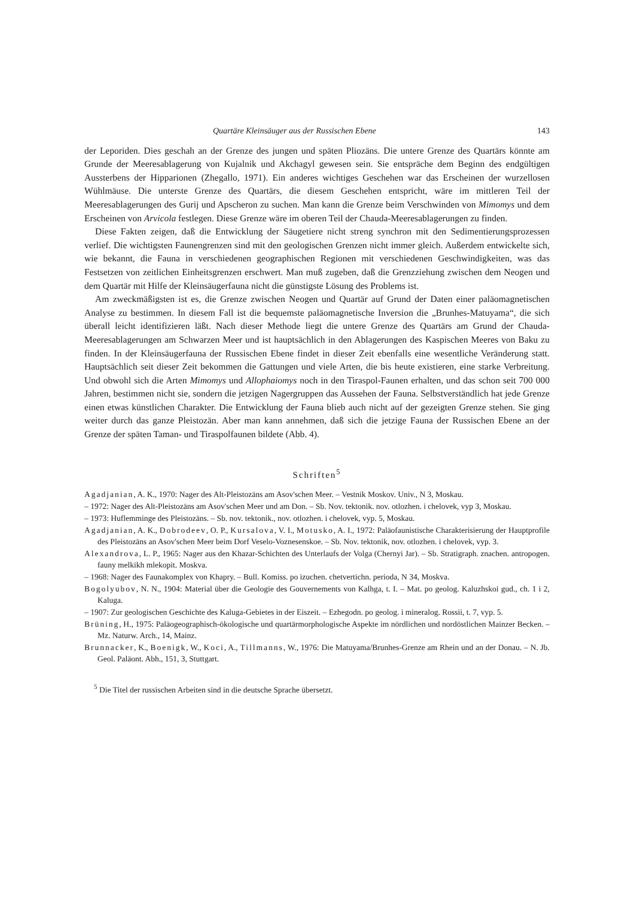Quartäre Kleinsäuger aus der Russischen Ebene 143
der Leporiden. Dies geschah an der Grenze des jungen und späten Pliozäns. Die untere Grenze des Quartärs könnte am Grunde der Meeresablagerung von Kujalnik und Akchagyl gewesen sein. Sie entspräche dem Beginn des endgültigen Aussterbens der Hipparionen (Zhegallo, 1971). Ein anderes wichtiges Geschehen war das Erscheinen der wurzellosen Wühlmäuse. Die unterste Grenze des Quartärs, die diesem Geschehen entspricht, wäre im mittleren Teil der Meeresablagerungen des Gurij und Apscheron zu suchen. Man kann die Grenze beim Verschwinden von Mimomys und dem Erscheinen von Arvicola festlegen. Diese Grenze wäre im oberen Teil der Chauda-Meeresablagerungen zu finden.
Diese Fakten zeigen, daß die Entwicklung der Säugetiere nicht streng synchron mit den Sedimentierungsprozessen verlief. Die wichtigsten Faunengrenzen sind mit den geologischen Grenzen nicht immer gleich. Außerdem entwickelte sich, wie bekannt, die Fauna in verschiedenen geographischen Regionen mit verschiedenen Geschwindigkeiten, was das Festsetzen von zeitlichen Einheitsgrenzen erschwert. Man muß zugeben, daß die Grenzziehung zwischen dem Neogen und dem Quartär mit Hilfe der Kleinsäugerfauna nicht die günstigste Lösung des Problems ist.
Am zweckmäßigsten ist es, die Grenze zwischen Neogen und Quartär auf Grund der Daten einer paläomagnetischen Analyse zu bestimmen. In diesem Fall ist die bequemste paläomagnetische Inversion die „Brunhes-Matuyama“, die sich überall leicht identifizieren läßt. Nach dieser Methode liegt die untere Grenze des Quartärs am Grund der Chauda-Meeresablagerungen am Schwarzen Meer und ist hauptsächlich in den Ablagerungen des Kaspischen Meeres von Baku zu finden. In der Kleinsäugerfauna der Russischen Ebene findet in dieser Zeit ebenfalls eine wesentliche Veränderung statt. Hauptsächlich seit dieser Zeit bekommen die Gattungen und viele Arten, die bis heute existieren, eine starke Verbreitung. Und obwohl sich die Arten Mimomys und Allophaiomys noch in den Tiraspol-Faunen erhalten, und das schon seit 700 000 Jahren, bestimmen nicht sie, sondern die jetzigen Nagergruppen das Aussehen der Fauna. Selbstverständlich hat jede Grenze einen etwas künstlichen Charakter. Die Entwicklung der Fauna blieb auch nicht auf der gezeigten Grenze stehen. Sie ging weiter durch das ganze Pleistozän. Aber man kann annehmen, daß sich die jetzige Fauna der Russischen Ebene an der Grenze der späten Taman- und Tiraspolfaunen bildete (Abb. 4).
Schriften<sup>5</sup>
Agadjanian, A. K., 1970: Nager des Alt-Pleistozäns am Asov'schen Meer. – Vestnik Moskov. Univ., N 3, Moskau.
– 1972: Nager des Alt-Pleistozäns am Asov'schen Meer und am Don. – Sb. Nov. tektonik. nov. otlozhen. i chelovek, vyp 3, Moskau.
– 1973: Huflemminge des Pleistozäns. – Sb. nov. tektonik., nov. otlozhen. i chelovek, vyp. 5, Moskau.
Agadjanian, A. K., Dobrodeev, O. P., Kursalova, V. I., Motusko, A. I., 1972: Paläofaunistische Charakterisierung der Hauptprofile des Pleistozäns an Asov'schen Meer beim Dorf Veselo-Voznesenskoe. – Sb. Nov. tektonik, nov. otlozhen. i chelovek, vyp. 3.
Alexandrova, L. P., 1965: Nager aus den Khazar-Schichten des Unterlaufs der Volga (Chernyi Jar). – Sb. Stratigraph. znachen. antropogen. fauny melkikh mlekopit. Moskva.
– 1968: Nager des Faunakomplex von Khapry. – Bull. Komiss. po izuchen. chetvertichn. perioda, N 34, Moskva.
Bogolyubov, N. N., 1904: Material über die Geologie des Gouvernements von Kalhga, t. I. – Mat. po geolog. Kaluzhskoi gud., ch. 1 i 2, Kaluga.
– 1907: Zur geologischen Geschichte des Kaluga-Gebietes in der Eiszeit. – Ezhegodn. po geolog. i mineralog. Rossii, t. 7, vyp. 5.
Brüning, H., 1975: Paläogeographisch-ökologische und quartärmorphologische Aspekte im nördlichen und nordöstlichen Mainzer Becken. – Mz. Naturw. Arch., 14, Mainz.
Brunnacker, K., Boenigk, W., Koci, A., Tillmanns, W., 1976: Die Matuyama/Brunhes-Grenze am Rhein und an der Donau. – N. Jb. Geol. Paläont. Abh., 151, 3, Stuttgart.
<sup>5</sup> Die Titel der russischen Arbeiten sind in die deutsche Sprache übersetzt.